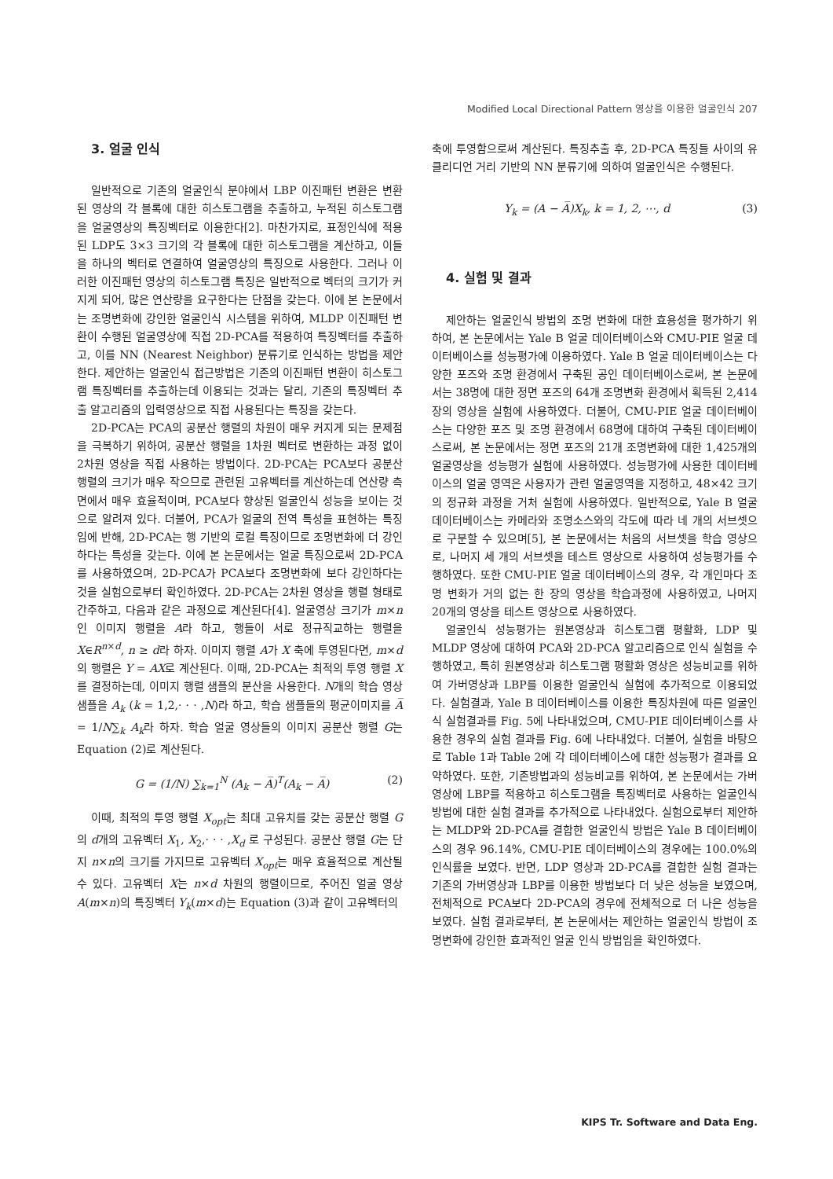Modified Local Directional Pattern 영상을 이용한 얼굴인식 207
3. 얼굴 인식
일반적으로 기존의 얼굴인식 분야에서 LBP 이진패턴 변환은 변환된 영상의 각 블록에 대한 히스토그램을 추출하고, 누적된 히스토그램을 얼굴영상의 특징벡터로 이용한다[2]. 마찬가지로, 표정인식에 적용된 LDP도 3×3 크기의 각 블록에 대한 히스토그램을 계산하고, 이들을 하나의 벡터로 연결하여 얼굴영상의 특징으로 사용한다. 그러나 이러한 이진패턴 영상의 히스토그램 특징은 일반적으로 벡터의 크기가 커지게 되어, 많은 연산량을 요구한다는 단점을 갖는다. 이에 본 논문에서는 조명변화에 강인한 얼굴인식 시스템을 위하여, MLDP 이진패턴 변환이 수행된 얼굴영상에 직접 2D-PCA를 적용하여 특징벡터를 추출하고, 이를 NN (Nearest Neighbor) 분류기로 인식하는 방법을 제안한다. 제안하는 얼굴인식 접근방법은 기존의 이진패턴 변환이 히스토그램 특징벡터를 추출하는데 이용되는 것과는 달리, 기존의 특징벡터 추출 알고리즘의 입력영상으로 직접 사용된다는 특징을 갖는다.
2D-PCA는 PCA의 공분산 행렬의 차원이 매우 커지게 되는 문제점을 극복하기 위하여, 공분산 행렬을 1차원 벡터로 변환하는 과정 없이 2차원 영상을 직접 사용하는 방법이다. 2D-PCA는 PCA보다 공분산 행렬의 크기가 매우 작으므로 관련된 고유벡터를 계산하는데 연산량 측면에서 매우 효율적이며, PCA보다 향상된 얼굴인식 성능을 보이는 것으로 알려져 있다. 더불어, PCA가 얼굴의 전역 특성을 표현하는 특징임에 반해, 2D-PCA는 행 기반의 로컬 특징이므로 조명변화에 더 강인하다는 특성을 갖는다. 이에 본 논문에서는 얼굴 특징으로써 2D-PCA를 사용하였으며, 2D-PCA가 PCA보다 조명변화에 보다 강인하다는 것을 실험으로부터 확인하였다. 2D-PCA는 2차원 영상을 행렬 형태로 간주하고, 다음과 같은 과정으로 계산된다[4]. 얼굴영상 크기가 m×n인 이미지 행렬을 A라 하고, 행들이 서로 정규직교하는 행렬을 X∈R<sup>n×d</sup>, n ≥ d라 하자. 이미지 행렬 A가 X 축에 투영된다면, m×d 의 행렬은 Y = AX로 계산된다. 이때, 2D-PCA는 최적의 투영 행렬 X를 결정하는데, 이미지 행렬 샘플의 분산을 사용한다. N개의 학습 영상 샘플을 A<sub>k</sub> (k = 1,2,· · · ,N)라 하고, 학습 샘플들의 평균이미지를 A̅ = 1/N∑<sub>k</sub> A<sub>k</sub>라 하자. 학습 얼굴 영상들의 이미지 공분산 행렬 G는 Equation (2)로 계산된다.
G = (1/N) ∑<sub>k=1</sub><sup>N</sup> (A<sub>k</sub> − A̅)<sup>T</sup>(A<sub>k</sub> − A̅) (2)
이때, 최적의 투영 행렬 X<sub>opt</sub>는 최대 고유치를 갖는 공분산 행렬 G의 d개의 고유벡터 X<sub>1</sub>, X<sub>2</sub>,· · · ,X<sub>d</sub> 로 구성된다. 공분산 행렬 G는 단지 n×n의 크기를 가지므로 고유벡터 X<sub>opt</sub>는 매우 효율적으로 계산될 수 있다. 고유벡터 X는 n×d 차원의 행렬이므로, 주어진 얼굴 영상 A(m×n)의 특징벡터 Y<sub>k</sub>(m×d)는 Equation (3)과 같이 고유벡터의
축에 투영함으로써 계산된다. 특징추출 후, 2D-PCA 특징들 사이의 유클리디언 거리 기반의 NN 분류기에 의하여 얼굴인식은 수행된다.
Y<sub>k</sub> = (A − A̅)X<sub>k</sub>, k = 1, 2, ⋯, d (3)
4. 실험 및 결과
제안하는 얼굴인식 방법의 조명 변화에 대한 효용성을 평가하기 위하여, 본 논문에서는 Yale B 얼굴 데이터베이스와 CMU-PIE 얼굴 데이터베이스를 성능평가에 이용하였다. Yale B 얼굴 데이터베이스는 다양한 포즈와 조명 환경에서 구축된 공인 데이터베이스로써, 본 논문에서는 38명에 대한 정면 포즈의 64개 조명변화 환경에서 획득된 2,414장의 영상을 실험에 사용하였다. 더불어, CMU-PIE 얼굴 데이터베이스는 다양한 포즈 및 조명 환경에서 68명에 대하여 구축된 데이터베이스로써, 본 논문에서는 정면 포즈의 21개 조명변화에 대한 1,425개의 얼굴영상을 성능평가 실험에 사용하였다. 성능평가에 사용한 데이터베이스의 얼굴 영역은 사용자가 관련 얼굴영역을 지정하고, 48×42 크기의 정규화 과정을 거처 실험에 사용하였다. 일반적으로, Yale B 얼굴 데이터베이스는 카메라와 조명소스와의 각도에 따라 네 개의 서브셋으로 구분할 수 있으며[5], 본 논문에서는 처음의 서브셋을 학습 영상으로, 나머지 세 개의 서브셋을 테스트 영상으로 사용하여 성능평가를 수행하였다. 또한 CMU-PIE 얼굴 데이터베이스의 경우, 각 개인마다 조명 변화가 거의 없는 한 장의 영상을 학습과정에 사용하였고, 나머지 20개의 영상을 테스트 영상으로 사용하였다.
얼굴인식 성능평가는 원본영상과 히스토그램 평활화, LDP 및 MLDP 영상에 대하여 PCA와 2D-PCA 알고리즘으로 인식 실험을 수행하였고, 특히 원본영상과 히스토그램 평활화 영상은 성능비교를 위하여 가버영상과 LBP를 이용한 얼굴인식 실험에 추가적으로 이용되었다. 실험결과, Yale B 데이터베이스를 이용한 특징차원에 따른 얼굴인식 실험결과를 Fig. 5에 나타내었으며, CMU-PIE 데이터베이스를 사용한 경우의 실험 결과를 Fig. 6에 나타내었다. 더불어, 실험을 바탕으로 Table 1과 Table 2에 각 데이터베이스에 대한 성능평가 결과를 요약하였다. 또한, 기존방법과의 성능비교를 위하여, 본 논문에서는 가버영상에 LBP를 적용하고 히스토그램을 특징벡터로 사용하는 얼굴인식 방법에 대한 실험 결과를 추가적으로 나타내었다. 실험으로부터 제안하는 MLDP와 2D-PCA를 결합한 얼굴인식 방법은 Yale B 데이터베이스의 경우 96.14%, CMU-PIE 데이터베이스의 경우에는 100.0%의 인식률을 보였다. 반면, LDP 영상과 2D-PCA를 결합한 실험 결과는 기존의 가버영상과 LBP를 이용한 방법보다 더 낮은 성능을 보였으며, 전체적으로 PCA보다 2D-PCA의 경우에 전체적으로 더 나은 성능을 보였다. 실험 결과로부터, 본 논문에서는 제안하는 얼굴인식 방법이 조명변화에 강인한 효과적인 얼굴 인식 방법임을 확인하였다.
KIPS Tr. Software and Data Eng.